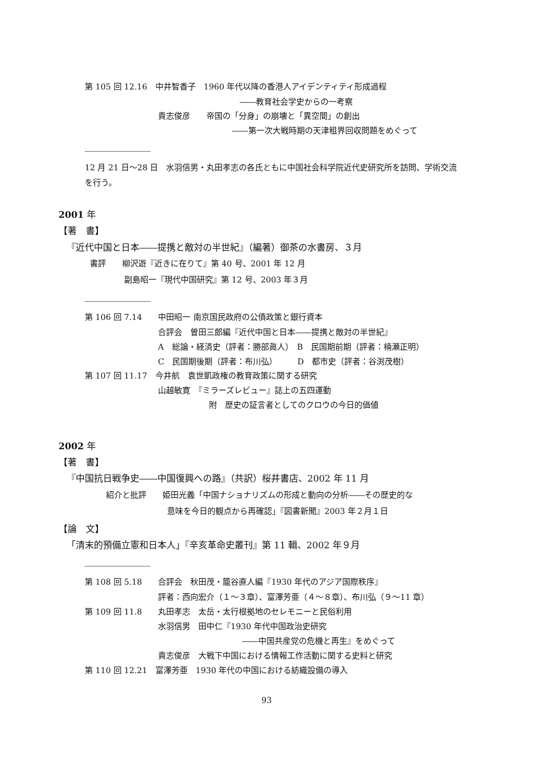第 105 回 12.16　中井智香子　1960 年代以降の香港人アイデンティティ形成過程
――教育社会学史からの一考察
貴志俊彦　　帝国の「分身」の崩壊と「異空間」の創出
――第一次大戦時期の天津租界回収問題をめぐって
12 月 21 日～28 日　水羽信男・丸田孝志の各氏ともに中国社会科学院近代史研究所を訪問、学術交流
を行う。
2001 年
【著　書】
『近代中国と日本――提携と敵対の半世紀』（編著）御茶の水書房、３月
書評　　柳沢遊『近きに在りて』第 40 号、2001 年 12 月
副島昭一『現代中国研究』第 12 号、2003 年３月
第 106 回 7.14　　中田昭一 南京国民政府の公債政策と銀行資本
合評会　曽田三郎編『近代中国と日本――提携と敵対の半世紀』
A　総論・経済史（評者：勝部眞人）　B　民国期前期（評者：楠瀬正明）
C　民国期後期（評者：布川弘）　　　D　都市史（評者：谷渕茂樹）
第 107 回 11.17　今井航　袁世凱政権の教育政策に関する研究
山越敏寛　『ミラーズレビュー』誌上の五四運動
附　歴史の証言者としてのクロウの今日的価値
2002 年
【著　書】
『中国抗日戦争史――中国復興への路』（共訳）桜井書店、2002 年 11 月
紹介と批評　　姫田光義「中国ナショナリズムの形成と動向の分析――その歴史的な
意味を今日的観点から再確認」『図書新聞』2003 年２月１日
【論　文】
「清末的預備立憲和日本人」『辛亥革命史叢刊』第 11 輯、2002 年９月
第 108 回 5.18　　合評会　秋田茂・籠谷直人編『1930 年代のアジア国際秩序』
評者：西向宏介（１～３章）、富澤芳亜（４～８章）、布川弘（９～11 章）
第 109 回 11.8　　丸田孝志　太岳・太行根拠地のセレモニーと民俗利用
水羽信男　田中仁『1930 年代中国政治史研究
――中国共産党の危機と再生』をめぐって
貴志俊彦　大戦下中国における情報工作活動に関する史料と研究
第 110 回 12.21　富澤芳亜　1930 年代の中国における紡織設備の導入
93